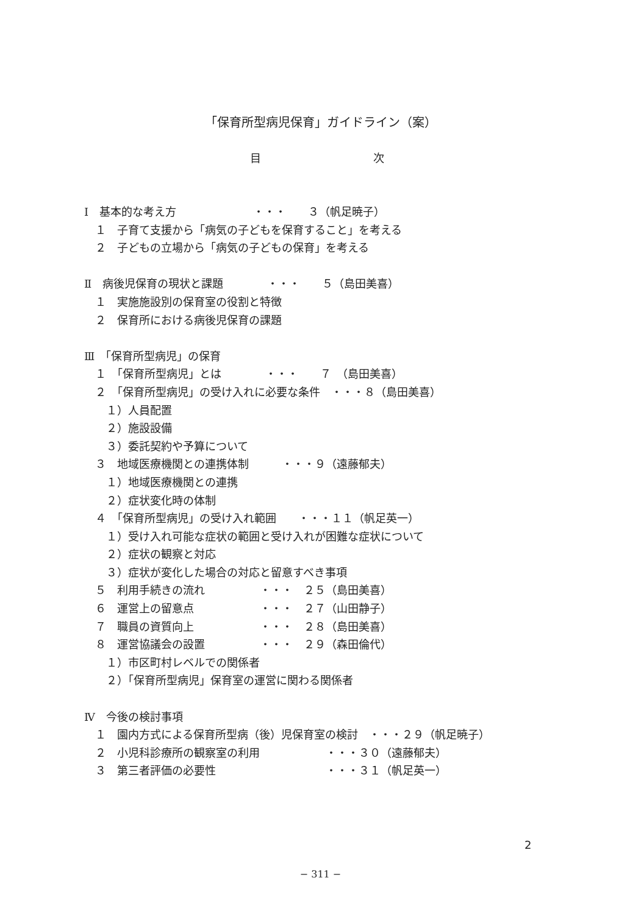「保育所型病児保育」ガイドライン（案）
目 次
Ⅰ　基本的な考え方　　　　　　　・・・　　３（帆足暁子）
　１　子育て支援から「病気の子どもを保育すること」を考える
　２　子どもの立場から「病気の子どもの保育」を考える
Ⅱ　病後児保育の現状と課題　　　　・・・　　５（島田美喜）
　１　実施施設別の保育室の役割と特徴
　２　保育所における病後児保育の課題
Ⅲ　「保育所型病児」の保育
　１　「保育所型病児」とは　　　　・・・　　７　（島田美喜）
　２　「保育所型病児」の受け入れに必要な条件　・・・８（島田美喜）
　　１）人員配置
　　２）施設設備
　　３）委託契約や予算について
　３　地域医療機関との連携体制　　　・・・９（遠藤郁夫）
　　１）地域医療機関との連携
　　２）症状変化時の体制
　４　「保育所型病児」の受け入れ範囲　　・・・１１（帆足英一）
　　１）受け入れ可能な症状の範囲と受け入れが困難な症状について
　　２）症状の観察と対応
　　３）症状が変化した場合の対応と留意すべき事項
　５　利用手続きの流れ　　　　　・・・　２５（島田美喜）
　６　運営上の留意点　　　　　　・・・　２７（山田静子）
　７　職員の資質向上　　　　　　・・・　２８（島田美喜）
　８　運営協議会の設置　　　　　・・・　２９（森田倫代）
　　１）市区町村レベルでの関係者
　　２）「保育所型病児」保育室の運営に関わる関係者
Ⅳ　今後の検討事項
　１　園内方式による保育所型病（後）児保育室の検討　・・・２９（帆足暁子）
　２　小児科診療所の観察室の利用　　　　　　・・・３０（遠藤郁夫）
　３　第三者評価の必要性　　　　　　　　　　・・・３１（帆足英一）
2
− 311 −